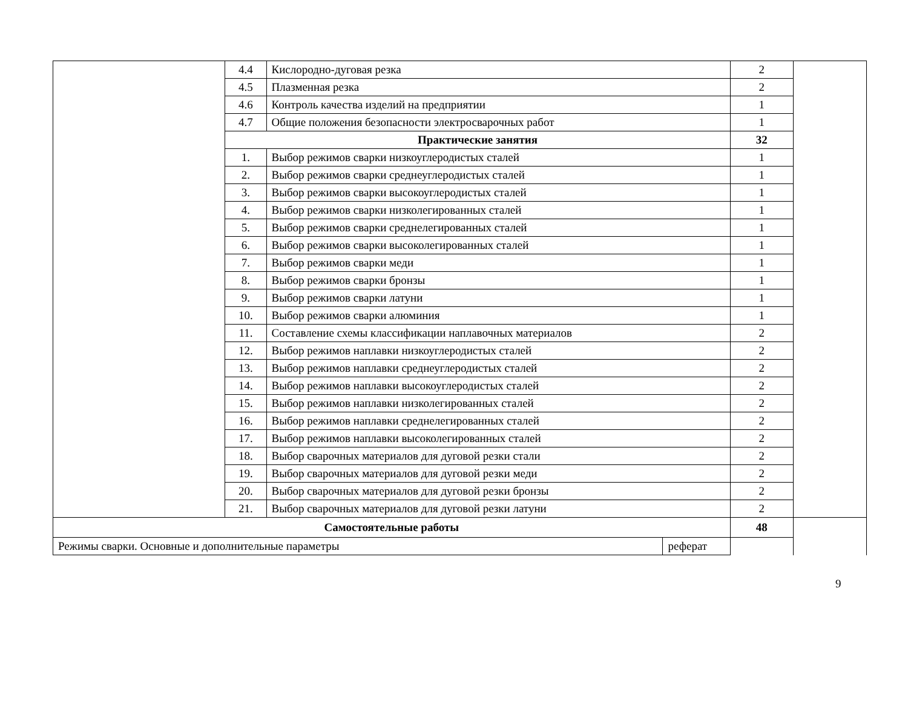| | 4.4 | Кислородно-дуговая резка | | 2 | |
| | 4.5 | Плазменная резка | | 2 | |
| | 4.6 | Контроль качества изделий на предприятии | | 1 | |
| | 4.7 | Общие положения безопасности электросварочных работ | | 1 | |
| | Практические занятия | | | 32 | |
| | 1. | Выбор режимов сварки низкоуглеродистых сталей | | 1 | |
| | 2. | Выбор режимов сварки среднеуглеродистых сталей | | 1 | |
| | 3. | Выбор режимов сварки высокоуглеродистых сталей | | 1 | |
| | 4. | Выбор режимов сварки низколегированных сталей | | 1 | |
| | 5. | Выбор режимов сварки среднелегированных сталей | | 1 | |
| | 6. | Выбор режимов сварки высоколегированных сталей | | 1 | |
| | 7. | Выбор режимов сварки меди | | 1 | |
| | 8. | Выбор режимов сварки бронзы | | 1 | |
| | 9. | Выбор режимов сварки латуни | | 1 | |
| | 10. | Выбор режимов сварки алюминия | | 1 | |
| | 11. | Составление схемы классификации наплавочных материалов | | 2 | |
| | 12. | Выбор режимов наплавки низкоуглеродистых сталей | | 2 | |
| | 13. | Выбор режимов наплавки среднеуглеродистых сталей | | 2 | |
| | 14. | Выбор режимов наплавки высокоуглеродистых сталей | | 2 | |
| | 15. | Выбор режимов наплавки низколегированных сталей | | 2 | |
| | 16. | Выбор режимов наплавки среднелегированных сталей | | 2 | |
| | 17. | Выбор режимов наплавки высоколегированных сталей | | 2 | |
| | 18. | Выбор сварочных материалов для дуговой резки стали | | 2 | |
| | 19. | Выбор сварочных материалов для дуговой резки меди | | 2 | |
| | 20. | Выбор сварочных материалов для дуговой резки бронзы | | 2 | |
| | 21. | Выбор сварочных материалов для дуговой резки латуни | | 2 | |
| Самостоятельные работы | | | | 48 | |
| Режимы сварки. Основные и дополнительные параметры | | | реферат | | |
9